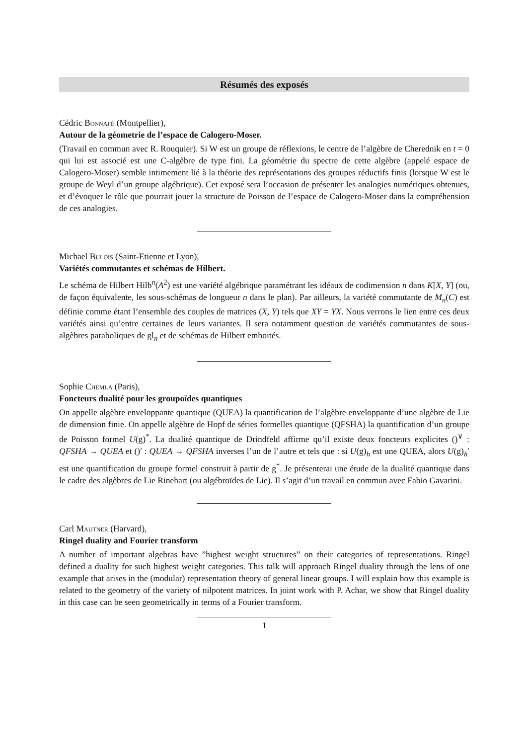Résumés des exposés
Cédric Bonnafé (Montpellier),
Autour de la géometrie de l’espace de Calogero-Moser.
(Travail en commun avec R. Rouquier). Si W est un groupe de réflexions, le centre de l’algèbre de Cherednik en t = 0 qui lui est associé est une C-algèbre de type fini. La géométrie du spectre de cette algèbre (appelé espace de Calogero-Moser) semble intimement lié à la théorie des représentations des groupes réductifs finis (lorsque W est le groupe de Weyl d’un groupe algébrique). Cet exposé sera l’occasion de présenter les analogies numériques obtenues, et d’évoquer le rôle que pourrait jouer la structure de Poisson de l’espace de Calogero-Moser dans la compréhension de ces analogies.
Michael Bulois (Saint-Etienne et Lyon),
Variétés commutantes et schémas de Hilbert.
Le schéma de Hilbert Hilb<sup>n</sup>(A<sup>2</sup>) est une variété algébrique paramétrant les idéaux de codimension n dans K[X, Y] (ou, de façon équivalente, les sous-schémas de longueur n dans le plan). Par ailleurs, la variété commutante de M<sub>n</sub>(C) est définie comme étant l’ensemble des couples de matrices (X, Y) tels que XY = YX. Nous verrons le lien entre ces deux variétés ainsi qu’entre certaines de leurs variantes. Il sera notamment question de variétés commutantes de sous-algèbres paraboliques de gl<sub>n</sub> et de schémas de Hilbert emboités.
Sophie Chemla (Paris),
Foncteurs dualité pour les groupoïdes quantiques
On appelle algèbre enveloppante quantique (QUEA) la quantification de l’algèbre enveloppante d’une algèbre de Lie de dimension finie. On appelle algèbre de Hopf de séries formelles quantique (QFSHA) la quantification d’un groupe de Poisson formel U(g)<sup>*</sup>. La dualité quantique de Drindfeld affirme qu’il existe deux foncteurs explicites ()<sup>∨</sup> : QFSHA → QUEA et ()′ : QUEA → QFSHA inverses l’un de l’autre et tels que : si U(g)<sub>h</sub> est une QUEA, alors U(g)<sub>h</sub>′ est une quantification du groupe formel construit à partir de g<sup>*</sup>. Je présenterai une étude de la dualité quantique dans le cadre des algèbres de Lie Rinehart (ou algébroïdes de Lie). Il s’agit d’un travail en commun avec Fabio Gavarini.
Carl Mautner (Harvard),
Ringel duality and Fourier transform
A number of important algebras have ”highest weight structures” on their categories of representations. Ringel defined a duality for such highest weight categories. This talk will approach Ringel duality through the lens of one example that arises in the (modular) representation theory of general linear groups. I will explain how this example is related to the geometry of the variety of nilpotent matrices. In joint work with P. Achar, we show that Ringel duality in this case can be seen geometrically in terms of a Fourier transform.
1